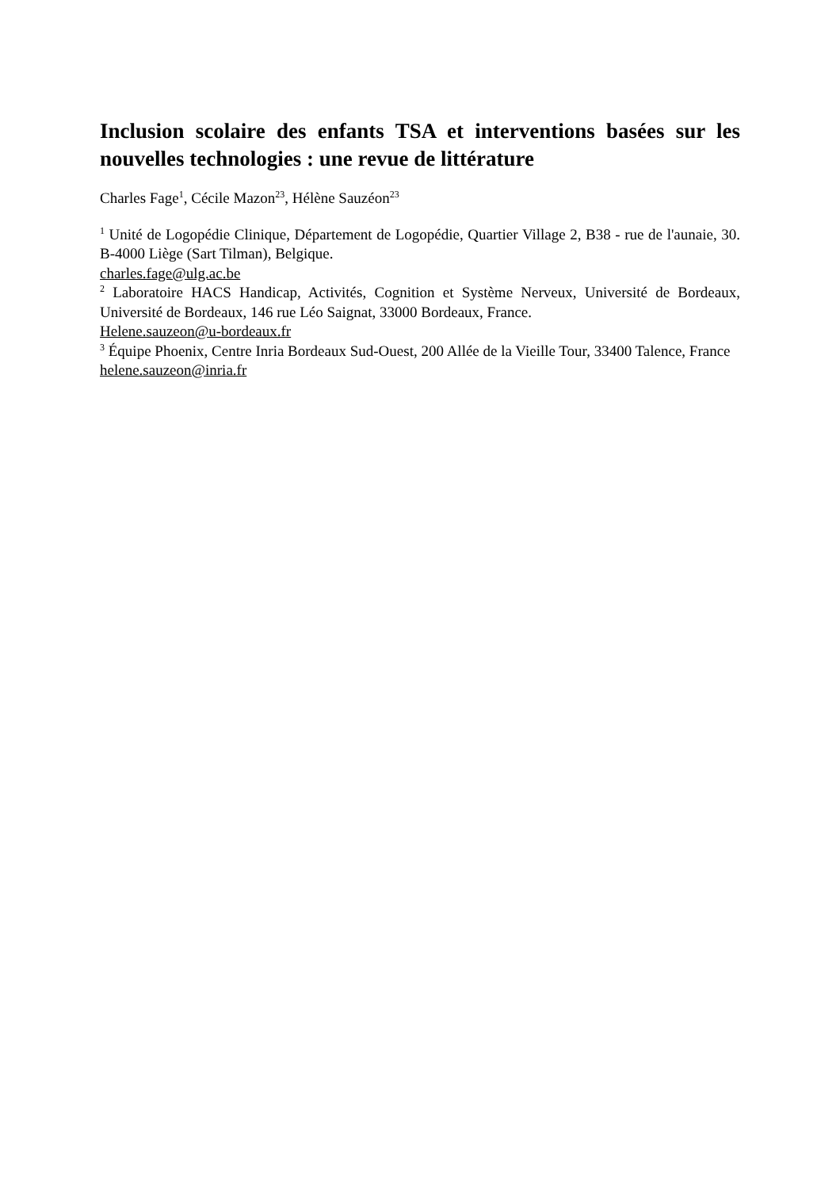Inclusion scolaire des enfants TSA et interventions basées sur les nouvelles technologies : une revue de littérature
Charles Fage<sup>1</sup>, Cécile Mazon<sup>23</sup>, Hélène Sauzéon<sup>23</sup>
<sup>1</sup> Unité de Logopédie Clinique, Département de Logopédie, Quartier Village 2, B38 - rue de l'aunaie, 30. B-4000 Liège (Sart Tilman), Belgique.
charles.fage@ulg.ac.be
<sup>2</sup> Laboratoire HACS Handicap, Activités, Cognition et Système Nerveux, Université de Bordeaux, Université de Bordeaux, 146 rue Léo Saignat, 33000 Bordeaux, France.
Helene.sauzeon@u-bordeaux.fr
<sup>3</sup> Équipe Phoenix, Centre Inria Bordeaux Sud-Ouest, 200 Allée de la Vieille Tour, 33400 Talence, France
helene.sauzeon@inria.fr